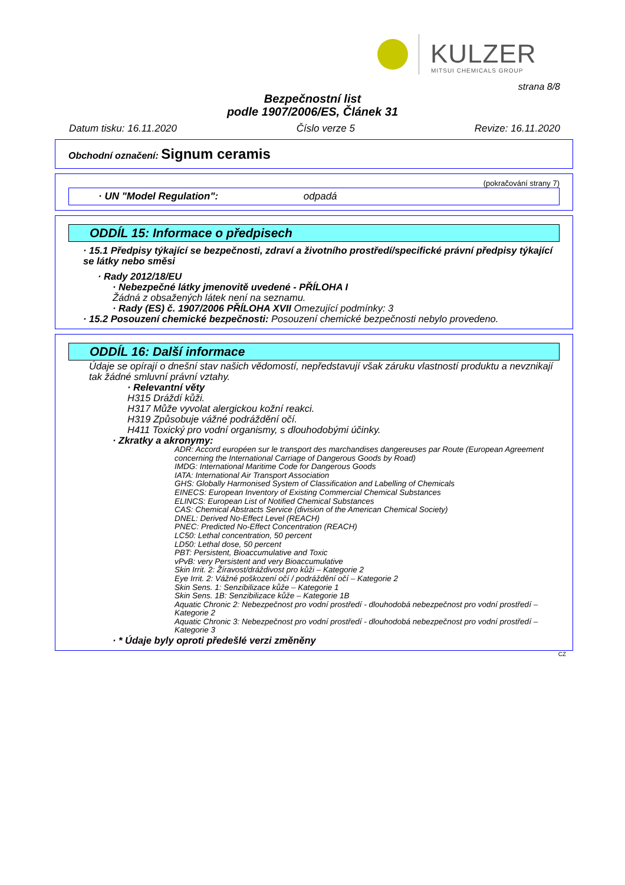KULZER
MITSUI CHEMICALS GROUP
strana 8/8
Bezpečnostní list
podle 1907/2006/ES, Článek 31
Datum tisku: 16.11.2020 Číslo verze 5 Revize: 16.11.2020
Obchodní označení: Signum ceramis
(pokračování strany 7)
· UN "Model Regulation": odpadá
ODDÍL 15: Informace o předpisech
· 15.1 Předpisy týkající se bezpečnosti, zdraví a životního prostředí/specifické právní předpisy týkající se látky nebo směsi
· Rady 2012/18/EU
· Nebezpečné látky jmenovitě uvedené - PŘÍLOHA I
Žádná z obsažených látek není na seznamu.
· Rady (ES) č. 1907/2006 PŘÍLOHA XVII Omezující podmínky: 3
· 15.2 Posouzení chemické bezpečnosti: Posouzení chemické bezpečnosti nebylo provedeno.
ODDÍL 16: Další informace
Údaje se opírají o dnešní stav našich vědomostí, nepředstavují však záruku vlastností produktu a nevznikají tak žádné smluvní právní vztahy.
· Relevantní věty
H315 Dráždí kůži.
H317 Může vyvolat alergickou kožní reakci.
H319 Způsobuje vážné podráždění očí.
H411 Toxický pro vodní organismy, s dlouhodobými účinky.
· Zkratky a akronymy:
ADR: Accord européen sur le transport des marchandises dangereuses par Route (European Agreement concerning the International Carriage of Dangerous Goods by Road)
IMDG: International Maritime Code for Dangerous Goods
IATA: International Air Transport Association
GHS: Globally Harmonised System of Classification and Labelling of Chemicals
EINECS: European Inventory of Existing Commercial Chemical Substances
ELINCS: European List of Notified Chemical Substances
CAS: Chemical Abstracts Service (division of the American Chemical Society)
DNEL: Derived No-Effect Level (REACH)
PNEC: Predicted No-Effect Concentration (REACH)
LC50: Lethal concentration, 50 percent
LD50: Lethal dose, 50 percent
PBT: Persistent, Bioaccumulative and Toxic
vPvB: very Persistent and very Bioaccumulative
Skin Irrit. 2: Žíravost/dráždivost pro kůži – Kategorie 2
Eye Irrit. 2: Vážné poškození očí / podráždění očí – Kategorie 2
Skin Sens. 1: Senzibilizace kůže – Kategorie 1
Skin Sens. 1B: Senzibilizace kůže – Kategorie 1B
Aquatic Chronic 2: Nebezpečnost pro vodní prostředí - dlouhodobá nebezpečnost pro vodní prostředí – Kategorie 2
Aquatic Chronic 3: Nebezpečnost pro vodní prostředí - dlouhodobá nebezpečnost pro vodní prostředí – Kategorie 3
· * Údaje byly oproti předešlé verzi změněny
CZ